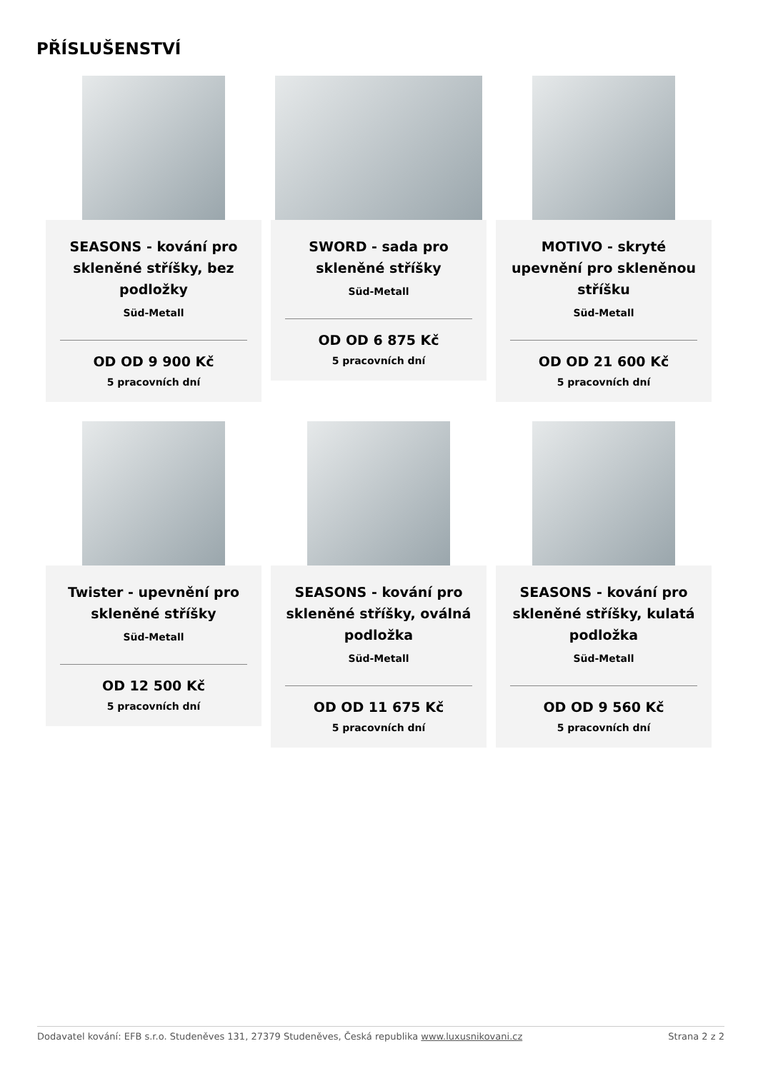PŘÍSLUŠENSTVÍ
SEASONS - kování pro skleněné stříšky, bez podložky
Süd-Metall
OD OD 9 900 Kč
5 pracovních dní
SWORD - sada pro skleněné stříšky
Süd-Metall
OD OD 6 875 Kč
5 pracovních dní
MOTIVO - skryté upevnění pro skleněnou stříšku
Süd-Metall
OD OD 21 600 Kč
5 pracovních dní
Twister - upevnění pro skleněné stříšky
Süd-Metall
OD 12 500 Kč
5 pracovních dní
SEASONS - kování pro skleněné stříšky, oválná podložka
Süd-Metall
OD OD 11 675 Kč
5 pracovních dní
SEASONS - kování pro skleněné stříšky, kulatá podložka
Süd-Metall
OD OD 9 560 Kč
5 pracovních dní
Dodavatel kování: EFB s.r.o. Studeněves 131, 27379 Studeněves, Česká republika www.luxusnikovani.cz Strana 2 z 2